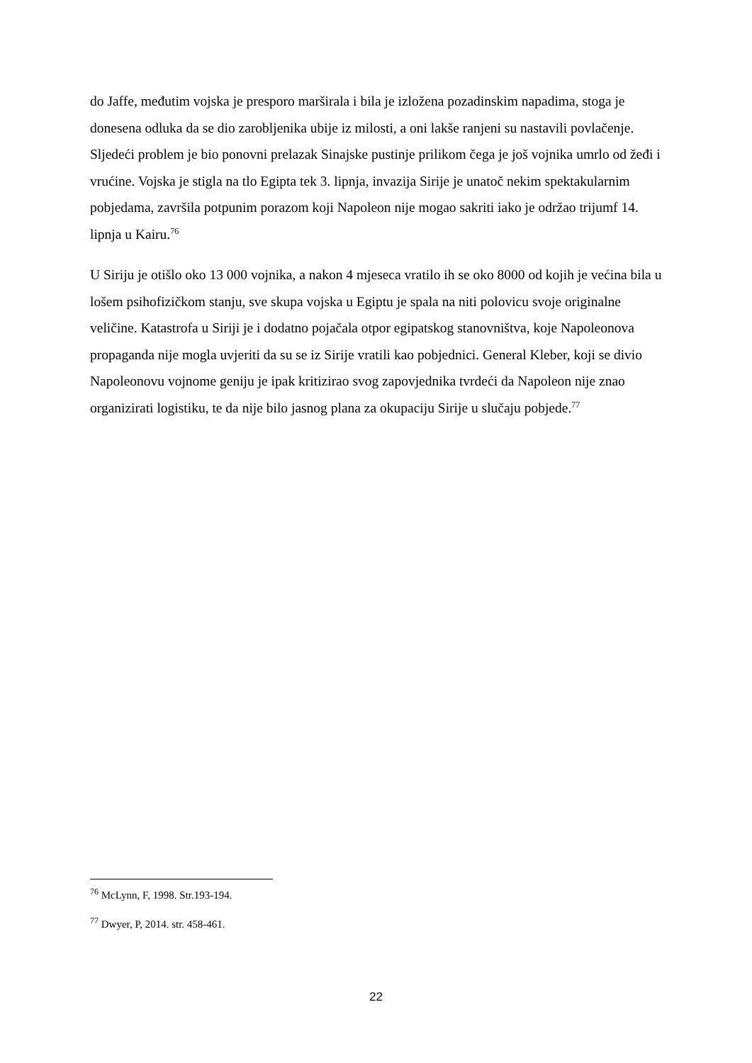do Jaffe, međutim vojska je presporo marširala i bila je izložena pozadinskim napadima, stoga je donesena odluka da se dio zarobljenika ubije iz milosti, a oni lakše ranjeni su nastavili povlačenje. Sljedeći problem je bio ponovni prelazak Sinajske pustinje prilikom čega je još vojnika umrlo od žeđi i vrućine. Vojska je stigla na tlo Egipta tek 3. lipnja, invazija Sirije je unatoč nekim spektakularnim pobjedama, završila potpunim porazom koji Napoleon nije mogao sakriti iako je održao trijumf 14. lipnja u Kairu.<sup>76</sup>
U Siriju je otišlo oko 13 000 vojnika, a nakon 4 mjeseca vratilo ih se oko 8000 od kojih je većina bila u lošem psihofizičkom stanju, sve skupa vojska u Egiptu je spala na niti polovicu svoje originalne veličine. Katastrofa u Siriji je i dodatno pojačala otpor egipatskog stanovništva, koje Napoleonova propaganda nije mogla uvjeriti da su se iz Sirije vratili kao pobjednici. General Kleber, koji se divio Napoleonovu vojnome geniju je ipak kritizirao svog zapovjednika tvrdeći da Napoleon nije znao organizirati logistiku, te da nije bilo jasnog plana za okupaciju Sirije u slučaju pobjede.<sup>77</sup>
<sup>76</sup> McLynn, F, 1998. Str.193-194.
<sup>77</sup> Dwyer, P, 2014. str. 458-461.
22